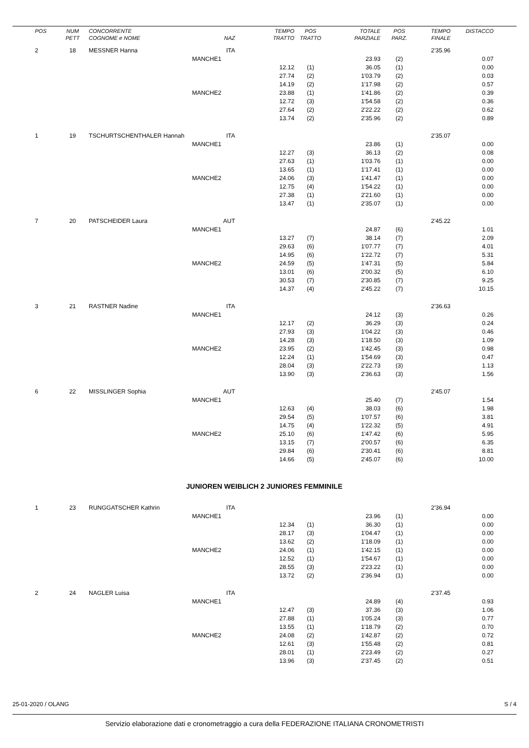| POS | NUM PETT | CONCORRENTE COGNOME e NOME | NAZ | TEMPO TRATTO | POS TRATTO | TOTALE PARZIALE | POS PARZ. | TEMPO FINALE | DISTACCO |
| --- | --- | --- | --- | --- | --- | --- | --- | --- | --- |
| 2 | 18 | MESSNER Hanna | ITA | | | | | 2'35.96 | |
| | | | MANCHE1 | | | 23.93 | (2) | | 0.07 |
| | | | | 12.12 | (1) | 36.05 | (1) | | 0.00 |
| | | | | 27.74 | (2) | 1'03.79 | (2) | | 0.03 |
| | | | | 14.19 | (2) | 1'17.98 | (2) | | 0.57 |
| | | | MANCHE2 | 23.88 | (1) | 1'41.86 | (2) | | 0.39 |
| | | | | 12.72 | (3) | 1'54.58 | (2) | | 0.36 |
| | | | | 27.64 | (2) | 2'22.22 | (2) | | 0.62 |
| | | | | 13.74 | (2) | 2'35.96 | (2) | | 0.89 |
| 1 | 19 | TSCHURTSCHENTHALER Hannah | ITA | | | | | 2'35.07 | |
| | | | MANCHE1 | | | 23.86 | (1) | | 0.00 |
| | | | | 12.27 | (3) | 36.13 | (2) | | 0.08 |
| | | | | 27.63 | (1) | 1'03.76 | (1) | | 0.00 |
| | | | | 13.65 | (1) | 1'17.41 | (1) | | 0.00 |
| | | | MANCHE2 | 24.06 | (3) | 1'41.47 | (1) | | 0.00 |
| | | | | 12.75 | (4) | 1'54.22 | (1) | | 0.00 |
| | | | | 27.38 | (1) | 2'21.60 | (1) | | 0.00 |
| | | | | 13.47 | (1) | 2'35.07 | (1) | | 0.00 |
| 7 | 20 | PATSCHEIDER Laura | AUT | | | | | 2'45.22 | |
| | | | MANCHE1 | | | 24.87 | (6) | | 1.01 |
| | | | | 13.27 | (7) | 38.14 | (7) | | 2.09 |
| | | | | 29.63 | (6) | 1'07.77 | (7) | | 4.01 |
| | | | | 14.95 | (6) | 1'22.72 | (7) | | 5.31 |
| | | | MANCHE2 | 24.59 | (5) | 1'47.31 | (5) | | 5.84 |
| | | | | 13.01 | (6) | 2'00.32 | (5) | | 6.10 |
| | | | | 30.53 | (7) | 2'30.85 | (7) | | 9.25 |
| | | | | 14.37 | (4) | 2'45.22 | (7) | | 10.15 |
| 3 | 21 | RASTNER Nadine | ITA | | | | | 2'36.63 | |
| | | | MANCHE1 | | | 24.12 | (3) | | 0.26 |
| | | | | 12.17 | (2) | 36.29 | (3) | | 0.24 |
| | | | | 27.93 | (3) | 1'04.22 | (3) | | 0.46 |
| | | | | 14.28 | (3) | 1'18.50 | (3) | | 1.09 |
| | | | MANCHE2 | 23.95 | (2) | 1'42.45 | (3) | | 0.98 |
| | | | | 12.24 | (1) | 1'54.69 | (3) | | 0.47 |
| | | | | 28.04 | (3) | 2'22.73 | (3) | | 1.13 |
| | | | | 13.90 | (3) | 2'36.63 | (3) | | 1.56 |
| 6 | 22 | MISSLINGER Sophia | AUT | | | | | 2'45.07 | |
| | | | MANCHE1 | | | 25.40 | (7) | | 1.54 |
| | | | | 12.63 | (4) | 38.03 | (6) | | 1.98 |
| | | | | 29.54 | (5) | 1'07.57 | (6) | | 3.81 |
| | | | | 14.75 | (4) | 1'22.32 | (5) | | 4.91 |
| | | | MANCHE2 | 25.10 | (6) | 1'47.42 | (6) | | 5.95 |
| | | | | 13.15 | (7) | 2'00.57 | (6) | | 6.35 |
| | | | | 29.84 | (6) | 2'30.41 | (6) | | 8.81 |
| | | | | 14.66 | (5) | 2'45.07 | (6) | | 10.00 |
| JUNIOREN WEIBLICH 2 JUNIORES FEMMINILE | | | | | | | | | |
| 1 | 23 | RUNGGATSCHER Kathrin | ITA | | | | | 2'36.94 | |
| | | | MANCHE1 | | | 23.96 | (1) | | 0.00 |
| | | | | 12.34 | (1) | 36.30 | (1) | | 0.00 |
| | | | | 28.17 | (3) | 1'04.47 | (1) | | 0.00 |
| | | | | 13.62 | (2) | 1'18.09 | (1) | | 0.00 |
| | | | MANCHE2 | 24.06 | (1) | 1'42.15 | (1) | | 0.00 |
| | | | | 12.52 | (1) | 1'54.67 | (1) | | 0.00 |
| | | | | 28.55 | (3) | 2'23.22 | (1) | | 0.00 |
| | | | | 13.72 | (2) | 2'36.94 | (1) | | 0.00 |
| 2 | 24 | NAGLER Luisa | ITA | | | | | 2'37.45 | |
| | | | MANCHE1 | | | 24.89 | (4) | | 0.93 |
| | | | | 12.47 | (3) | 37.36 | (3) | | 1.06 |
| | | | | 27.88 | (1) | 1'05.24 | (3) | | 0.77 |
| | | | | 13.55 | (1) | 1'18.79 | (2) | | 0.70 |
| | | | MANCHE2 | 24.08 | (2) | 1'42.87 | (2) | | 0.72 |
| | | | | 12.61 | (3) | 1'55.48 | (2) | | 0.81 |
| | | | | 28.01 | (1) | 2'23.49 | (2) | | 0.27 |
| | | | | 13.96 | (3) | 2'37.45 | (2) | | 0.51 |
25-01-2020 / OLANG S / 4
Servizio elaborazione dati e cronometraggio a cura della FEDERAZIONE ITALIANA CRONOMETRISTI